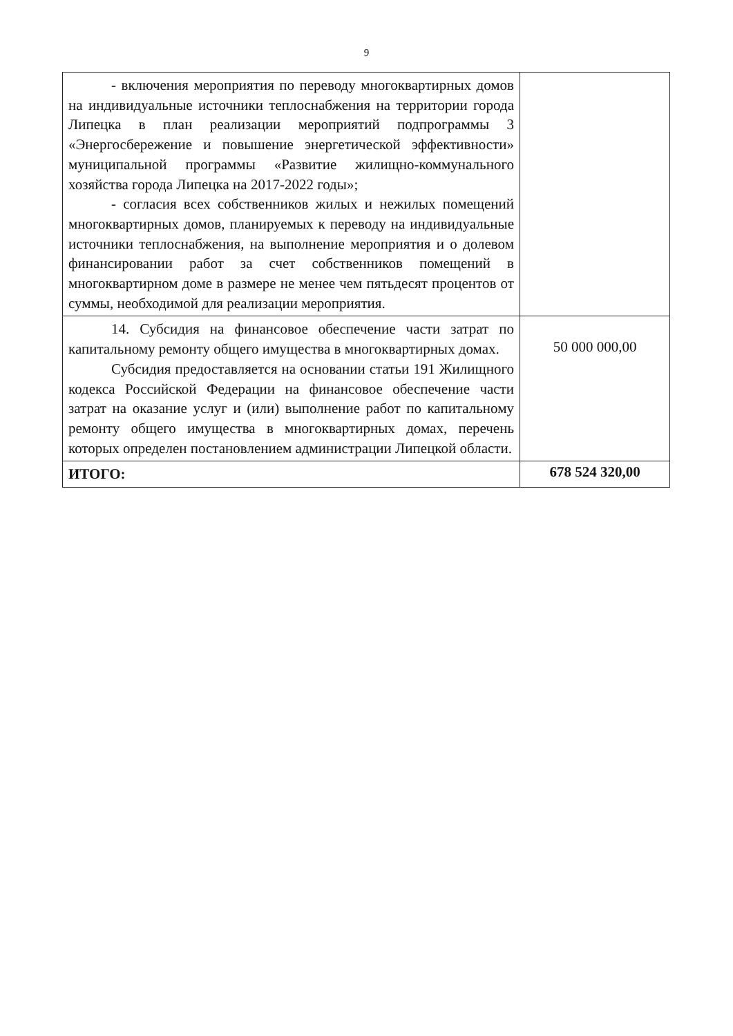9
| - включения мероприятия по переводу многоквартирных домов на индивидуальные источники теплоснабжения на территории города Липецка в план реализации мероприятий подпрограммы 3 «Энергосбережение и повышение энергетической эффективности» муниципальной программы «Развитие жилищно-коммунального хозяйства города Липецка на 2017-2022 годы»; - согласия всех собственников жилых и нежилых помещений многоквартирных домов, планируемых к переводу на индивидуальные источники теплоснабжения, на выполнение мероприятия и о долевом финансировании работ за счет собственников помещений в многоквартирном доме в размере не менее чем пятьдесят процентов от суммы, необходимой для реализации мероприятия. | |
| 14. Субсидия на финансовое обеспечение части затрат по капитальному ремонту общего имущества в многоквартирных домах. Субсидия предоставляется на основании статьи 191 Жилищного кодекса Российской Федерации на финансовое обеспечение части затрат на оказание услуг и (или) выполнение работ по капитальному ремонту общего имущества в многоквартирных домах, перечень которых определен постановлением администрации Липецкой области. | 50 000 000,00 |
| ИТОГО: | 678 524 320,00 |